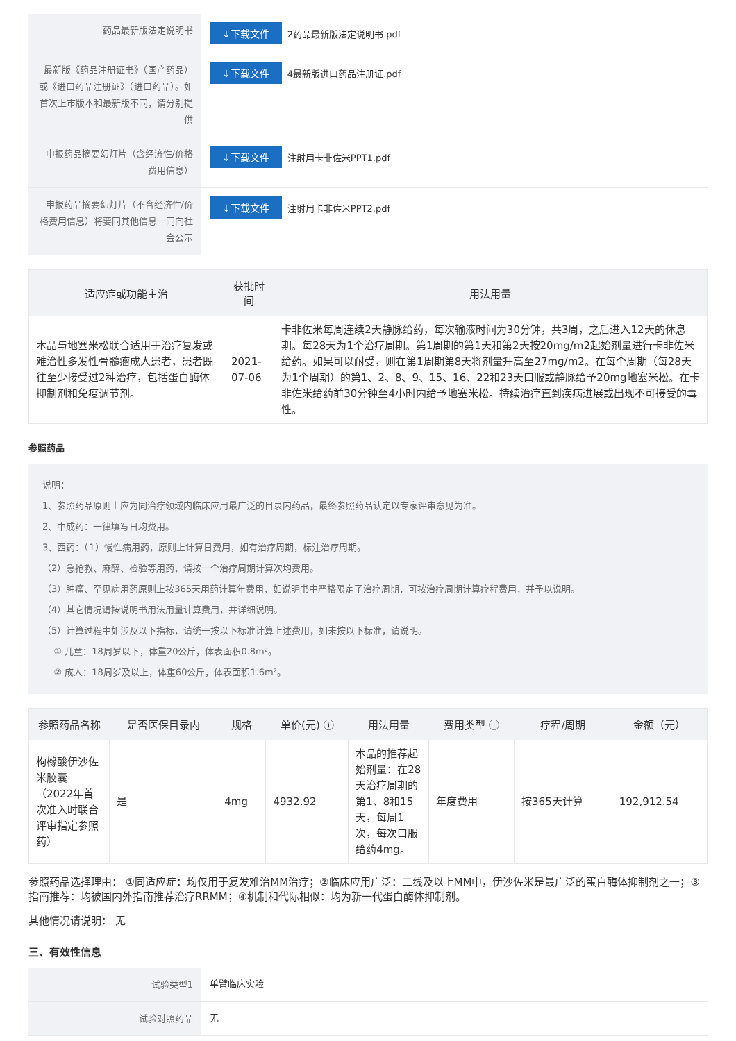| 药品最新版法定说明书 | ↓下载文件 2药品最新版法定说明书.pdf |
| 最新版《药品注册证书》（国产药品）或《进口药品注册证》（进口药品）。如首次上市版本和最新版不同，请分别提供 | ↓下载文件 4最新版进口药品注册证.pdf |
| 申报药品摘要幻灯片（含经济性/价格费用信息） | ↓下载文件 注射用卡非佐米PPT1.pdf |
| 申报药品摘要幻灯片（不含经济性/价格费用信息）将要同其他信息一同向社会公示 | ↓下载文件 注射用卡非佐米PPT2.pdf |
| 适应症或功能主治 | 获批时间 | 用法用量 |
| --- | --- | --- |
| 本品与地塞米松联合适用于治疗复发或难治性多发性骨髓瘤成人患者，患者既往至少接受过2种治疗，包括蛋白酶体抑制剂和免疫调节剂。 | 2021-07-06 | 卡非佐米每周连续2天静脉给药，每次输液时间为30分钟，共3周，之后进入12天的休息期。每28天为1个治疗周期。第1周期的第1天和第2天按20mg/m2起始剂量进行卡非佐米给药。如果可以耐受，则在第1周期第8天将剂量升高至27mg/m2。在每个周期（每28天为1个周期）的第1、2、8、9、15、16、22和23天口服或静脉给予20mg地塞米松。在卡非佐米给药前30分钟至4小时内给予地塞米松。持续治疗直到疾病进展或出现不可接受的毒性。 |
参照药品
说明：
1、参照药品原则上应为同治疗领域内临床应用最广泛的目录内药品，最终参照药品认定以专家评审意见为准。
2、中成药：一律填写日均费用。
3、西药：（1）慢性病用药，原则上计算日费用，如有治疗周期，标注治疗周期。
（2）急抢救、麻醉、检验等用药，请按一个治疗周期计算次均费用。
（3）肿瘤、罕见病用药原则上按365天用药计算年费用，如说明书中严格限定了治疗周期，可按治疗周期计算疗程费用，并予以说明。
（4）其它情况请按说明书用法用量计算费用，并详细说明。
（5）计算过程中如涉及以下指标，请统一按以下标准计算上述费用，如未按以下标准，请说明。
① 儿童：18周岁以下，体重20公斤，体表面积0.8m²。
② 成人：18周岁及以上，体重60公斤，体表面积1.6m²。
| 参照药品名称 | 是否医保目录内 | 规格 | 单价(元) ⓘ | 用法用量 | 费用类型 ⓘ | 疗程/周期 | 金额（元） |
| --- | --- | --- | --- | --- | --- | --- | --- |
| 枸橼酸伊沙佐米胶囊（2022年首次准入时联合评审指定参照药） | 是 | 4mg | 4932.92 | 本品的推荐起始剂量：在28天治疗周期的第1、8和15天，每周1次，每次口服给药4mg。 | 年度费用 | 按365天计算 | 192,912.54 |
参照药品选择理由： ①同适应症：均仅用于复发难治MM治疗；②临床应用广泛：二线及以上MM中，伊沙佐米是最广泛的蛋白酶体抑制剂之一；③指南推荐：均被国内外指南推荐治疗RRMM；④机制和代际相似：均为新一代蛋白酶体抑制剂。
其他情况请说明： 无
三、有效性信息
| 试验类型1 | 单臂临床实验 |
| 试验对照药品 | 无 |